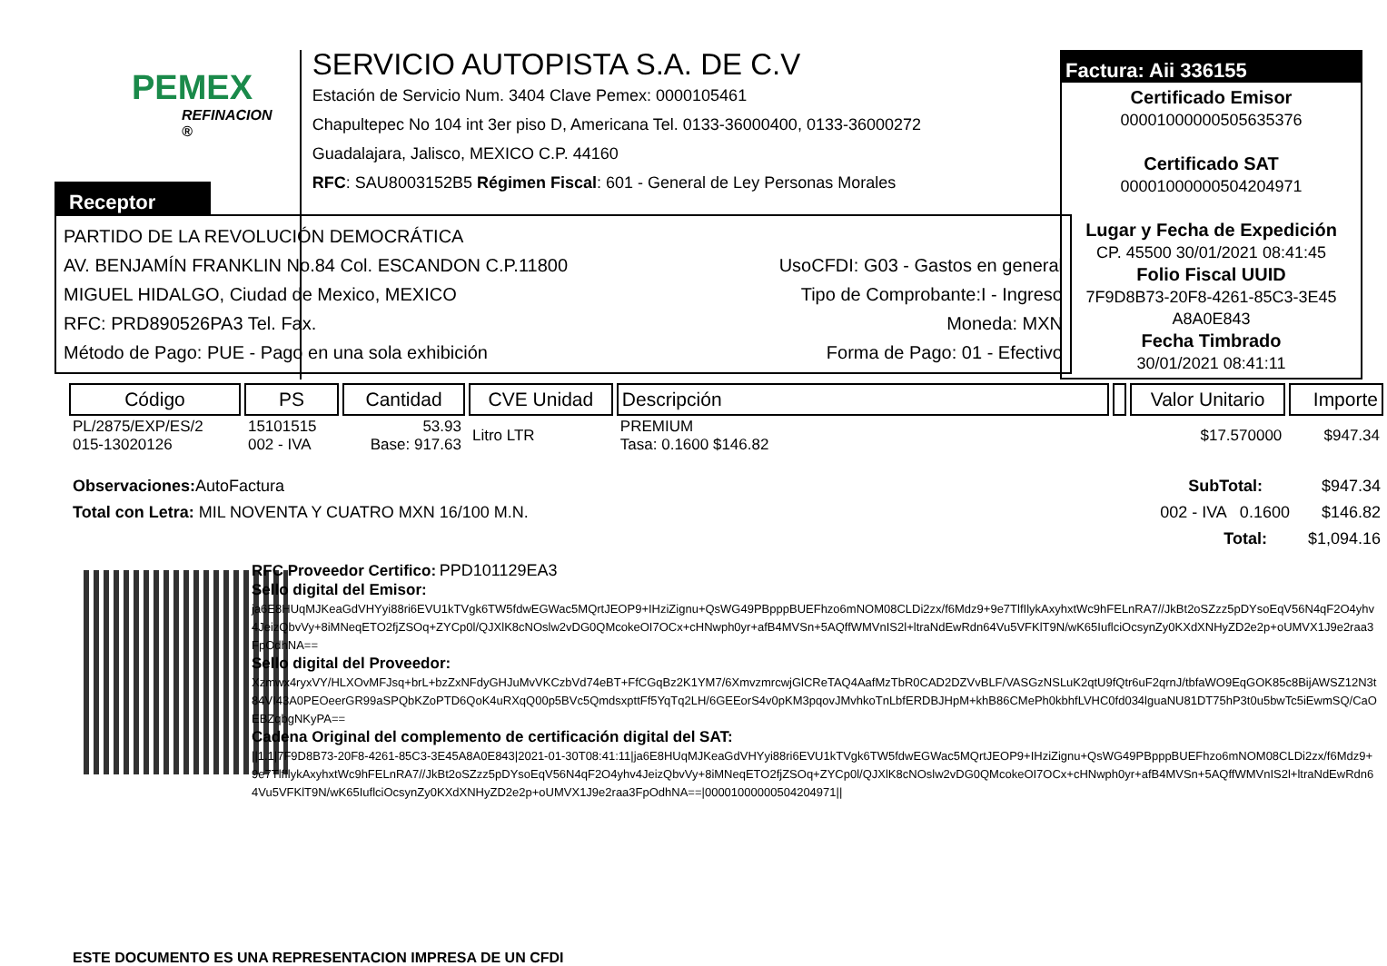PEMEX
REFINACION ®
SERVICIO AUTOPISTA S.A. DE C.V
Estación de Servicio Num. 3404 Clave Pemex: 0000105461
Chapultepec No 104 int 3er piso D, Americana Tel. 0133-36000400, 0133-36000272
Guadalajara, Jalisco, MEXICO C.P. 44160
RFC: SAU8003152B5 Régimen Fiscal: 601 - General de Ley Personas Morales
Factura: Aii 336155
Certificado Emisor
00001000000505635376
Certificado SAT
00001000000504204971
Lugar y Fecha de Expedición
CP. 45500 30/01/2021 08:41:45
Folio Fiscal UUID
7F9D8B73-20F8-4261-85C3-3E45
A8A0E843
Fecha Timbrado
30/01/2021 08:41:11
Receptor
PARTIDO DE LA REVOLUCIÓN DEMOCRÁTICA
AV. BENJAMÍN FRANKLIN No.84 Col. ESCANDON C.P.11800 UsoCFDI: G03 - Gastos en general
MIGUEL HIDALGO, Ciudad de Mexico, MEXICO Tipo de Comprobante:I - Ingreso
RFC: PRD890526PA3 Tel. Fax. Moneda: MXN
Método de Pago: PUE - Pago en una sola exhibición Forma de Pago: 01 - Efectivo
| Código | PS | Cantidad | CVE Unidad | Descripción | | Valor Unitario | Importe |
| --- | --- | --- | --- | --- | --- | --- | --- |
| PL/2875/EXP/ES/2 015-13020126 | 15101515 002 - IVA | 53.93 Base: 917.63 | Litro LTR | PREMIUM Tasa: 0.1600 $146.82 | | $17.570000 | $947.34 |
Observaciones: AutoFactura SubTotal: $947.34
Total con Letra: MIL NOVENTA Y CUATRO MXN 16/100 M.N. 002 - IVA 0.1600 $146.82
Total: $1,094.16
RFC Proveedor Certifico: PPD101129EA3
Sello digital del Emisor:
ja6E8HUqMJKeaGdVHYyi88ri6EVU1kTVgk6TW5fdwEGWac5MQrtJEOP9+IHziZignu+QsWG49PBpppBUEFhzo6mNOM08CLDi2zx/f6Mdz9+9e7TlfIlykAxyhxtWc9hFELnRA7//JkBt2oSZzz5pDYsoEqV56N4qF2O4yhv4JeizQbvVy+8iMNeqETO2fjZSOq+ZYCp0l/QJXlK8cNOslw2vDG0QMcokeOI7OCx+cHNwph0yr+afB4MVSn+5AQffWMVnIS2l+ltraNdEwRdn64Vu5VFKlT9N/wK65IuflciOcsynZy0KXdXNHyZD2e2p+oUMVX1J9e2raa3FpOdhNA==
Sello digital del Proveedor:
Xzmwx4ryxVY/HLXOvMFJsq+brL+bzZxNFdyGHJuMvVKCzbVd74eBT+FfCGqBz2K1YM7/6XmvzmrcwjGlCReTAQ4AafMzTbR0CAD2DZVvBLF/VASGzNSLuK2qtU9fQtr6uF2qrnJ/tbfaWO9EqGOK85c8BijAWSZ12N3t84VI43A0PEOeerGR99aSPQbKZoPTD6QoK4uRXqQ00p5BVc5QmdsxpttFf5YqTq2LH/6GEEorS4v0pKM3pqovJMvhkoTnLbfERDBJHpM+khB86CMePh0kbhfLVHC0fd034lguaNU81DT75hP3t0u5bwTc5iEwmSQ/CaOEBZqbgNKyPA==
Cadena Original del complemento de certificación digital del SAT:
||1.1|7F9D8B73-20F8-4261-85C3-3E45A8A0E843|2021-01-30T08:41:11|ja6E8HUqMJKeaGdVHYyi88ri6EVU1kTVgk6TW5fdwEGWac5MQrtJEOP9+IHziZignu+QsWG49PBpppBUEFhzo6mNOM08CLDi2zx/f6Mdz9+9e7TlfIlykAxyhxtWc9hFELnRA7//JkBt2oSZzz5pDYsoEqV56N4qF2O4yhv4JeizQbvVy+8iMNeqETO2fjZSOq+ZYCp0l/QJXlK8cNOslw2vDG0QMcokeOI7OCx+cHNwph0yr+afB4MVSn+5AQffWMVnIS2l+ltraNdEwRdn64Vu5VFKlT9N/wK65IuflciOcsynZy0KXdXNHyZD2e2p+oUMVX1J9e2raa3FpOdhNA==|00001000000504204971||
ESTE DOCUMENTO ES UNA REPRESENTACION IMPRESA DE UN CFDI